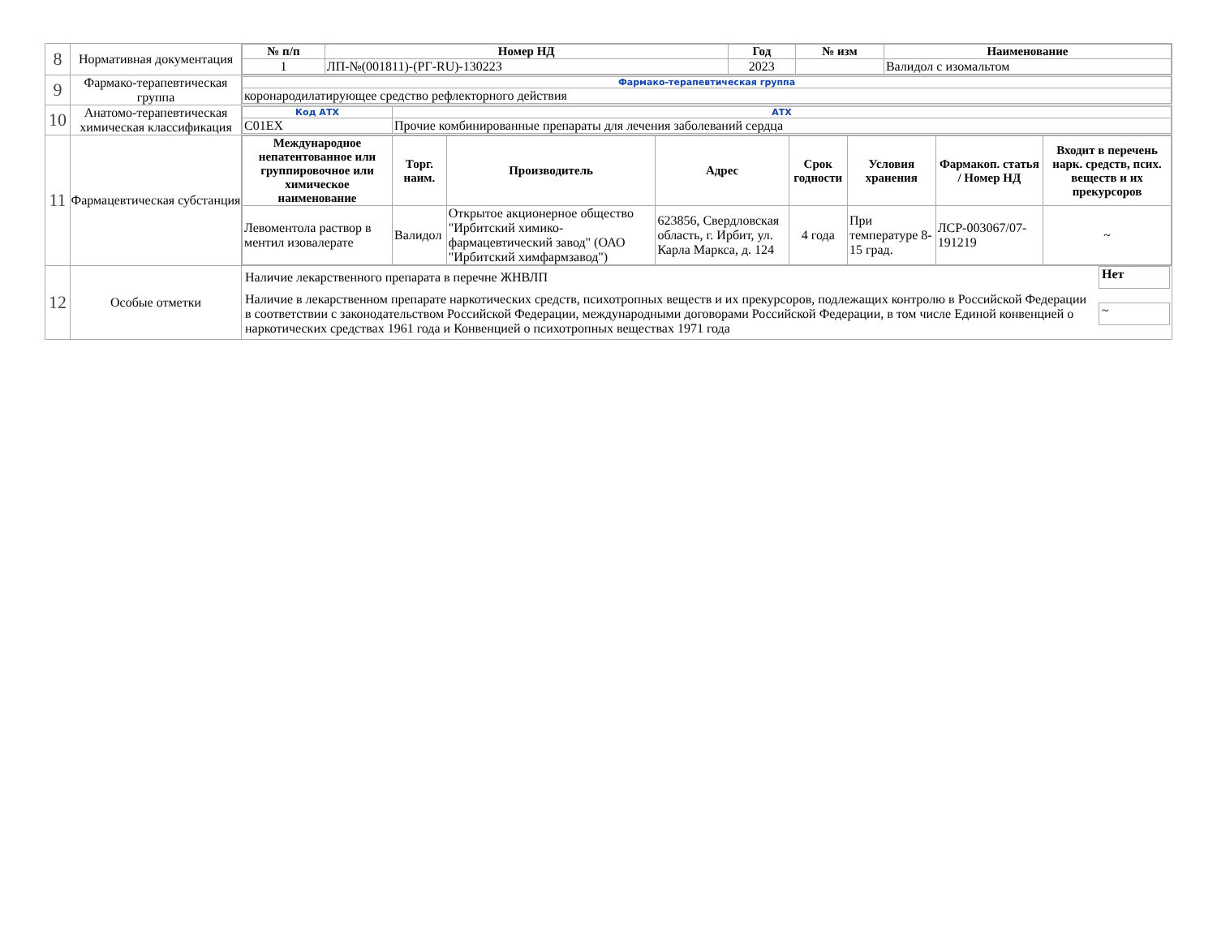| 8 | Нормативная документация | / № п/п / Номер НД / Год / № изм / Наименование / / --- / --- / --- / --- / --- / / 1 / ЛП-№(001811)-(РГ-RU)-130223 / 2023 / / Валидол с изомальтом / |
| 9 | Фармако-терапевтическая группа | / Фармако-терапевтическая группа / / коронародилатирующее средство рефлекторного действия / |
| 10 | Анатомо-терапевтическая химическая классификация | / Код АТХ / АТХ / / C01EX / Прочие комбинированные препараты для лечения заболеваний сердца / |
| 11 | Фармацевтическая субстанция | / Международное непатентованное или группировочное или химическое наименование / Торг. наим. / Производитель / Адрес / Срок годности / Условия хранения / Фармакоп. статья / Номер НД / Входит в перечень нарк. средств, псих. веществ и их прекурсоров / / --- / --- / --- / --- / --- / --- / --- / --- / / Левоментола раствор в ментил изовалерате / Валидол / Открытое акционерное общество "Ирбитский химико-фармацевтический завод" (ОАО "Ирбитский химфармзавод") / 623856, Свердловская область, г. Ирбит, ул. Карла Маркса, д. 124 / 4 года / При температуре 8-15 град. / ЛСР-003067/07-191219 / ~ / |
| 12 | Особые отметки | / Наличие лекарственного препарата в перечне ЖНВЛП / Нет / / Наличие в лекарственном препарате наркотических средств, психотропных веществ и их прекурсоров, подлежащих контролю в Российской Федерации в соответствии с законодательством Российской Федерации, международными договорами Российской Федерации, в том числе Единой конвенцией о наркотических средствах 1961 года и Конвенцией о психотропных веществах 1971 года / ~ / |